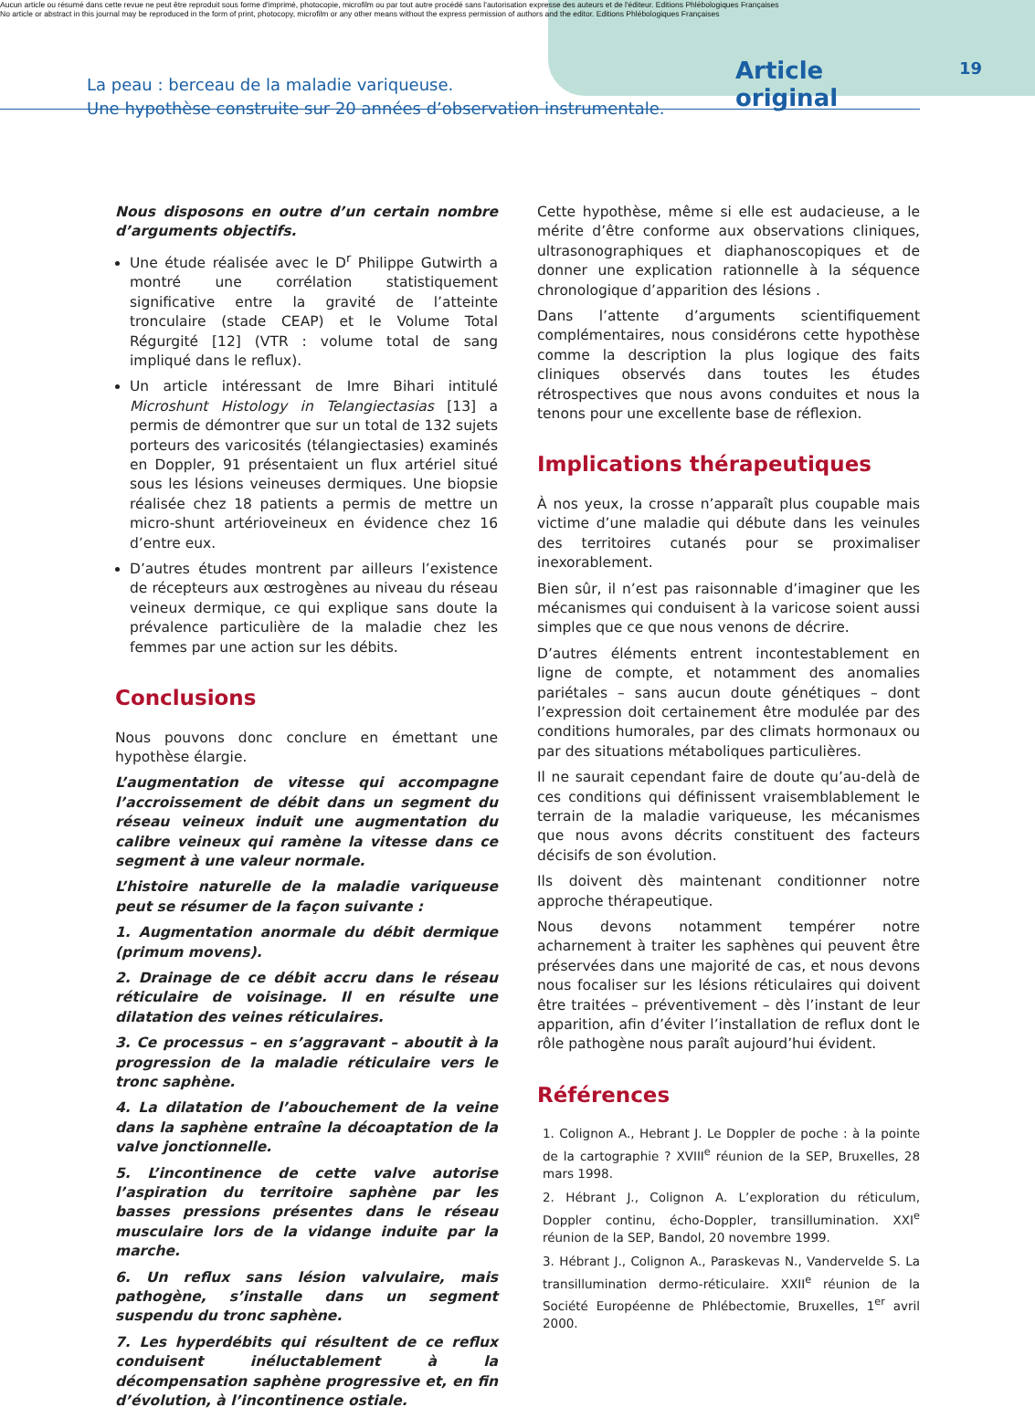Aucun article ou résumé dans cette revue ne peut être reproduit sous forme d'imprimé, photocopie, microfilm ou par tout autre procédé sans l'autorisation expresse des auteurs et de l'éditeur. Editions Phlébologiques Françaises
No article or abstract in this journal may be reproduced in the form of print, photocopy, microfilm or any other means without the express permission of authors and the editor. Editions Phlébologiques Françaises
La peau : berceau de la maladie variqueuse.
Une hypothèse construite sur 20 années d’observation instrumentale.
Article original
19
Nous disposons en outre d’un certain nombre d’arguments objectifs.
Une étude réalisée avec le D<sup>r</sup> Philippe Gutwirth a montré une corrélation statistiquement significative entre la gravité de l’atteinte tronculaire (stade CEAP) et le Volume Total Régurgité [12] (VTR : volume total de sang impliqué dans le reflux).
Un article intéressant de Imre Bihari intitulé Microshunt Histology in Telangiectasias [13] a permis de démontrer que sur un total de 132 sujets porteurs des varicosités (télangiectasies) examinés en Doppler, 91 présentaient un flux artériel situé sous les lésions veineuses dermiques. Une biopsie réalisée chez 18 patients a permis de mettre un micro-shunt artérioveineux en évidence chez 16 d’entre eux.
D’autres études montrent par ailleurs l’existence de récepteurs aux œstrogènes au niveau du réseau veineux dermique, ce qui explique sans doute la prévalence particulière de la maladie chez les femmes par une action sur les débits.
Conclusions
Nous pouvons donc conclure en émettant une hypothèse élargie.
L’augmentation de vitesse qui accompagne l’accroissement de débit dans un segment du réseau veineux induit une augmentation du calibre veineux qui ramène la vitesse dans ce segment à une valeur normale.
L’histoire naturelle de la maladie variqueuse peut se résumer de la façon suivante :
1. Augmentation anormale du débit dermique (primum movens).
2. Drainage de ce débit accru dans le réseau réticulaire de voisinage. Il en résulte une dilatation des veines réticulaires.
3. Ce processus – en s’aggravant – aboutit à la progression de la maladie réticulaire vers le tronc saphène.
4. La dilatation de l’abouchement de la veine dans la saphène entraîne la décoaptation de la valve jonctionnelle.
5. L’incontinence de cette valve autorise l’aspiration du territoire saphène par les basses pressions présentes dans le réseau musculaire lors de la vidange induite par la marche.
6. Un reflux sans lésion valvulaire, mais pathogène, s’installe dans un segment suspendu du tronc saphène.
7. Les hyperdébits qui résultent de ce reflux conduisent inéluctablement à la décompensation saphène progressive et, en fin d’évolution, à l’incontinence ostiale.
Cette hypothèse, même si elle est audacieuse, a le mérite d’être conforme aux observations cliniques, ultrasonographiques et diaphanoscopiques et de donner une explication rationnelle à la séquence chronologique d’apparition des lésions .
Dans l’attente d’arguments scientifiquement complémentaires, nous considérons cette hypothèse comme la description la plus logique des faits cliniques observés dans toutes les études rétrospectives que nous avons conduites et nous la tenons pour une excellente base de réflexion.
Implications thérapeutiques
À nos yeux, la crosse n’apparaît plus coupable mais victime d’une maladie qui débute dans les veinules des territoires cutanés pour se proximaliser inexorablement.
Bien sûr, il n’est pas raisonnable d’imaginer que les mécanismes qui conduisent à la varicose soient aussi simples que ce que nous venons de décrire.
D’autres éléments entrent incontestablement en ligne de compte, et notamment des anomalies pariétales – sans aucun doute génétiques – dont l’expression doit certainement être modulée par des conditions humorales, par des climats hormonaux ou par des situations métaboliques particulières.
Il ne saurait cependant faire de doute qu’au-delà de ces conditions qui définissent vraisemblablement le terrain de la maladie variqueuse, les mécanismes que nous avons décrits constituent des facteurs décisifs de son évolution.
Ils doivent dès maintenant conditionner notre approche thérapeutique.
Nous devons notamment tempérer notre acharnement à traiter les saphènes qui peuvent être préservées dans une majorité de cas, et nous devons nous focaliser sur les lésions réticulaires qui doivent être traitées – préventivement – dès l’instant de leur apparition, afin d’éviter l’installation de reflux dont le rôle pathogène nous paraît aujourd’hui évident.
Références
1. Colignon A., Hebrant J. Le Doppler de poche : à la pointe de la cartographie ? XVIII<sup>e</sup> réunion de la SEP, Bruxelles, 28 mars 1998.
2. Hébrant J., Colignon A. L’exploration du réticulum, Doppler continu, écho-Doppler, transillumination. XXI<sup>e</sup> réunion de la SEP, Bandol, 20 novembre 1999.
3. Hébrant J., Colignon A., Paraskevas N., Vandervelde S. La transillumination dermo-réticulaire. XXII<sup>e</sup> réunion de la Société Européenne de Phlébectomie, Bruxelles, 1<sup>er</sup> avril 2000.